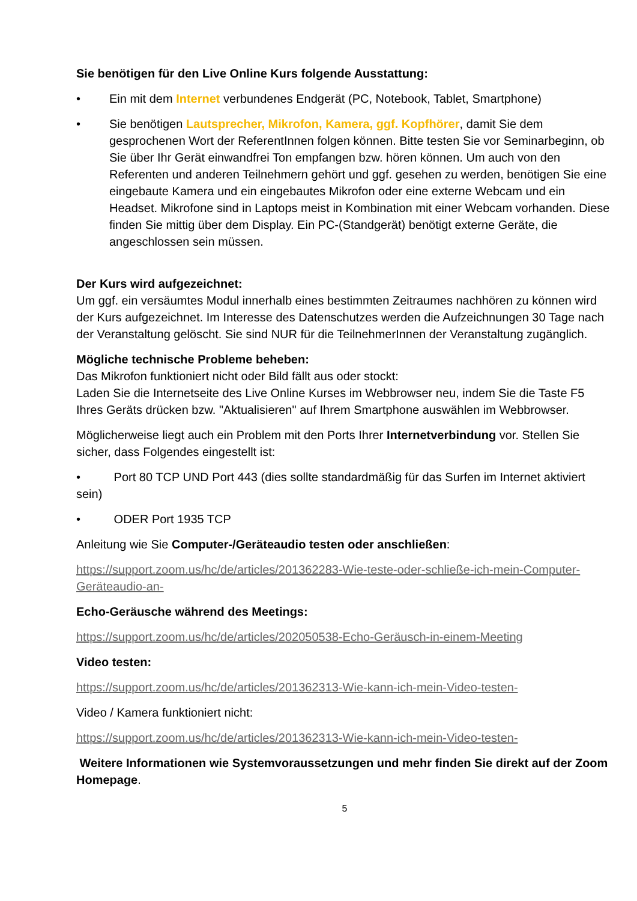Sie benötigen für den Live Online Kurs folgende Ausstattung:
• Ein mit dem Internet verbundenes Endgerät (PC, Notebook, Tablet, Smartphone)
• Sie benötigen Lautsprecher, Mikrofon, Kamera, ggf. Kopfhörer, damit Sie dem gesprochenen Wort der ReferentInnen folgen können. Bitte testen Sie vor Seminarbeginn, ob Sie über Ihr Gerät einwandfrei Ton empfangen bzw. hören können. Um auch von den Referenten und anderen Teilnehmern gehört und ggf. gesehen zu werden, benötigen Sie eine eingebaute Kamera und ein eingebautes Mikrofon oder eine externe Webcam und ein Headset. Mikrofone sind in Laptops meist in Kombination mit einer Webcam vorhanden. Diese finden Sie mittig über dem Display. Ein PC-(Standgerät) benötigt externe Geräte, die angeschlossen sein müssen.
Der Kurs wird aufgezeichnet:
Um ggf. ein versäumtes Modul innerhalb eines bestimmten Zeitraumes nachhören zu können wird der Kurs aufgezeichnet. Im Interesse des Datenschutzes werden die Aufzeichnungen 30 Tage nach der Veranstaltung gelöscht. Sie sind NUR für die TeilnehmerInnen der Veranstaltung zugänglich.
Mögliche technische Probleme beheben:
Das Mikrofon funktioniert nicht oder Bild fällt aus oder stockt:
Laden Sie die Internetseite des Live Online Kurses im Webbrowser neu, indem Sie die Taste F5 Ihres Geräts drücken bzw. "Aktualisieren" auf Ihrem Smartphone auswählen im Webbrowser.
Möglicherweise liegt auch ein Problem mit den Ports Ihrer Internetverbindung vor. Stellen Sie sicher, dass Folgendes eingestellt ist:
• Port 80 TCP UND Port 443 (dies sollte standardmäßig für das Surfen im Internet aktiviert sein)
• ODER Port 1935 TCP
Anleitung wie Sie Computer-/Geräteaudio testen oder anschließen:
https://support.zoom.us/hc/de/articles/201362283-Wie-teste-oder-schließe-ich-mein-Computer-Geräteaudio-an-
Echo-Geräusche während des Meetings:
https://support.zoom.us/hc/de/articles/202050538-Echo-Geräusch-in-einem-Meeting
Video testen:
https://support.zoom.us/hc/de/articles/201362313-Wie-kann-ich-mein-Video-testen-
Video / Kamera funktioniert nicht:
https://support.zoom.us/hc/de/articles/201362313-Wie-kann-ich-mein-Video-testen-
Weitere Informationen wie Systemvoraussetzungen und mehr finden Sie direkt auf der Zoom Homepage.
5